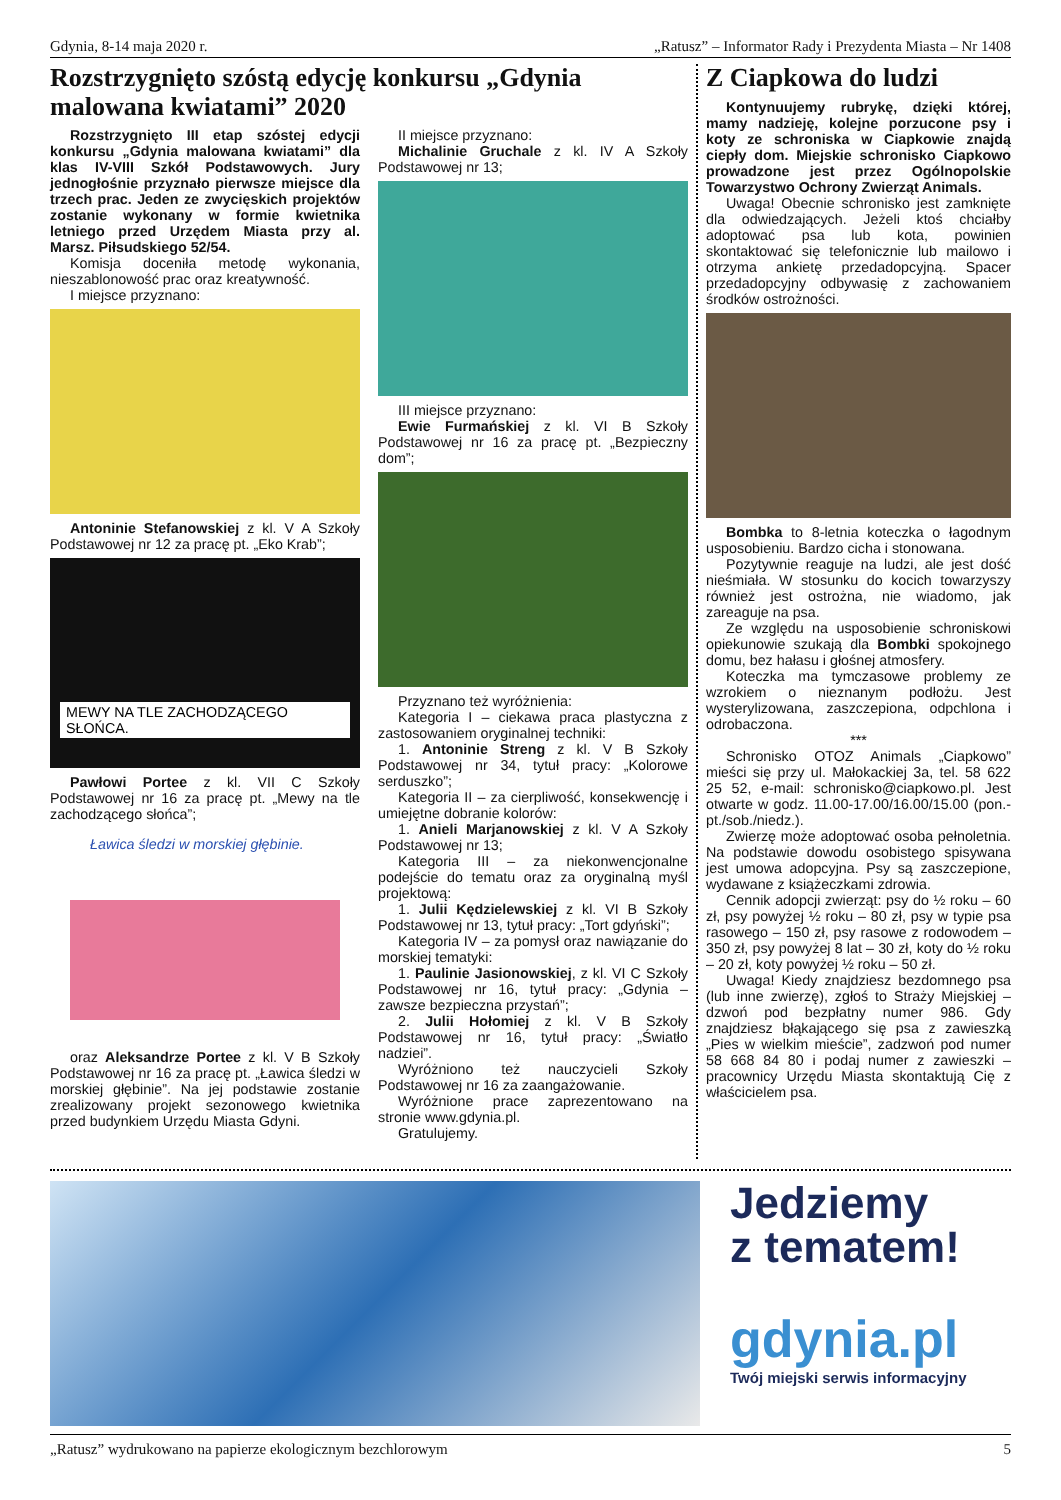Gdynia, 8-14 maja 2020 r. „Ratusz” – Informator Rady i Prezydenta Miasta – Nr 1408
Rozstrzygnięto szóstą edycję konkursu „Gdynia malowana kwiatami” 2020
Rozstrzygnięto III etap szóstej edycji konkursu „Gdynia malowana kwiatami” dla klas IV-VIII Szkół Podstawowych. Jury jednogłośnie przyznało pierwsze miejsce dla trzech prac. Jeden ze zwycięskich projektów zostanie wykonany w formie kwietnika letniego przed Urzędem Miasta przy al. Marsz. Piłsudskiego 52/54.
Komisja doceniła metodę wykonania, nieszablonowość prac oraz kreatywność.
I miejsce przyznano:
Antoninie Stefanowskiej z kl. V A Szkoły Podstawowej nr 12 za pracę pt. „Eko Krab”;
MEWY NA TLE ZACHODZĄCEGO SŁOŃCA.
Pawłowi Portee z kl. VII C Szkoły Podstawowej nr 16 za pracę pt. „Mewy na tle zachodzącego słońca”;
Ławica śledzi w morskiej głębinie.
oraz Aleksandrze Portee z kl. V B Szkoły Podstawowej nr 16 za pracę pt. „Ławica śledzi w morskiej głębinie”. Na jej podstawie zostanie zrealizowany projekt sezonowego kwietnika przed budynkiem Urzędu Miasta Gdyni.
II miejsce przyznano:
Michalinie Gruchale z kl. IV A Szkoły Podstawowej nr 13;
III miejsce przyznano:
Ewie Furmańskiej z kl. VI B Szkoły Podstawowej nr 16 za pracę pt. „Bezpieczny dom”;
Przyznano też wyróżnienia:
Kategoria I – ciekawa praca plastyczna z zastosowaniem oryginalnej techniki:
1. Antoninie Streng z kl. V B Szkoły Podstawowej nr 34, tytuł pracy: „Kolorowe serduszko”;
Kategoria II – za cierpliwość, konsekwencję i umiejętne dobranie kolorów:
1. Anieli Marjanowskiej z kl. V A Szkoły Podstawowej nr 13;
Kategoria III – za niekonwencjonalne podejście do tematu oraz za oryginalną myśl projektową:
1. Julii Kędzielewskiej z kl. VI B Szkoły Podstawowej nr 13, tytuł pracy: „Tort gdyński”;
Kategoria IV – za pomysł oraz nawiązanie do morskiej tematyki:
1. Paulinie Jasionowskiej, z kl. VI C Szkoły Podstawowej nr 16, tytuł pracy: „Gdynia – zawsze bezpieczna przystań”;
2. Julii Hołomiej z kl. V B Szkoły Podstawowej nr 16, tytuł pracy: „Światło nadziei”.
Wyróżniono też nauczycieli Szkoły Podstawowej nr 16 za zaangażowanie.
Wyróżnione prace zaprezentowano na stronie www.gdynia.pl.
Gratulujemy.
Z Ciapkowa do ludzi
Kontynuujemy rubrykę, dzięki której, mamy nadzieję, kolejne porzucone psy i koty ze schroniska w Ciapkowie znajdą ciepły dom. Miejskie schronisko Ciapkowo prowadzone jest przez Ogólnopolskie Towarzystwo Ochrony Zwierząt Animals.
Uwaga! Obecnie schronisko jest zamknięte dla odwiedzających. Jeżeli ktoś chciałby adoptować psa lub kota, powinien skontaktować się telefonicznie lub mailowo i otrzyma ankietę przedadopcyjną. Spacer przedadopcyjny odbywasię z zachowaniem środków ostrożności.
Bombka to 8-letnia koteczka o łagodnym usposobieniu. Bardzo cicha i stonowana.
Pozytywnie reaguje na ludzi, ale jest dość nieśmiała. W stosunku do kocich towarzyszy również jest ostrożna, nie wiadomo, jak zareaguje na psa.
Ze względu na usposobienie schroniskowi opiekunowie szukają dla Bombki spokojnego domu, bez hałasu i głośnej atmosfery.
Koteczka ma tymczasowe problemy ze wzrokiem o nieznanym podłożu. Jest wysterylizowana, zaszczepiona, odpchlona i odrobaczona.
***
Schronisko OTOZ Animals „Ciapkowo” mieści się przy ul. Małokackiej 3a, tel. 58 622 25 52, e-mail: schronisko@ciapkowo.pl. Jest otwarte w godz. 11.00-17.00/16.00/15.00 (pon.-pt./sob./niedz.).
Zwierzę może adoptować osoba pełnoletnia. Na podstawie dowodu osobistego spisywana jest umowa adopcyjna. Psy są zaszczepione, wydawane z książeczkami zdrowia.
Cennik adopcji zwierząt: psy do ½ roku – 60 zł, psy powyżej ½ roku – 80 zł, psy w typie psa rasowego – 150 zł, psy rasowe z rodowodem – 350 zł, psy powyżej 8 lat – 30 zł, koty do ½ roku – 20 zł, koty powyżej ½ roku – 50 zł.
Uwaga! Kiedy znajdziesz bezdomnego psa (lub inne zwierzę), zgłoś to Straży Miejskiej – dzwoń pod bezpłatny numer 986. Gdy znajdziesz błąkającego się psa z zawieszką „Pies w wielkim mieście”, zadzwoń pod numer 58 668 84 80 i podaj numer z zawieszki – pracownicy Urzędu Miasta skontaktują Cię z właścicielem psa.
Jedziemy
z tematem!
gdynia.pl
Twój miejski serwis informacyjny
„Ratusz” wydrukowano na papierze ekologicznym bezchlorowym 5